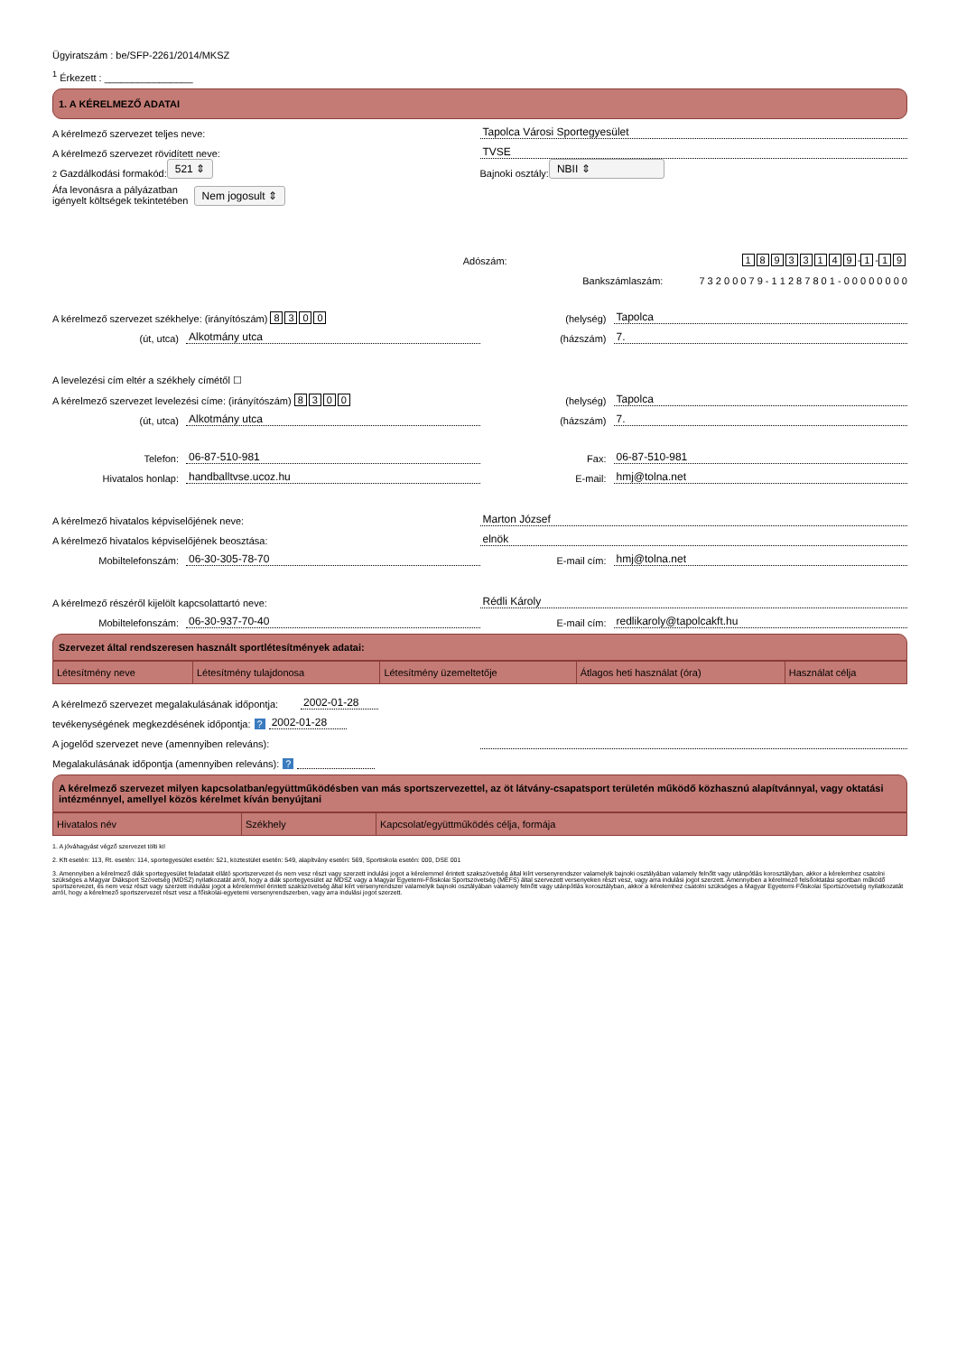Ügyiratszám : be/SFP-2261/2014/MKSZ
<sup>1</sup> Érkezett : ________________
1. A KÉRELMEZŐ ADATAI
A kérelmező szervezet teljes neve:
Tapolca Városi Sportegyesület
A kérelmező szervezet rövidített neve:
TVSE
<sup>2</sup> Gazdálkodási formakód: 521 ⇕
Bajnoki osztály: NBII ⇕
Áfa levonásra a pályázatban
igényelt költségek tekintetében
Nem jogosult ⇕
Adószám: 18933149 - 1 - 1 9
Bankszámlaszám: 7 3 2 0 0 0 7 9 - 1 1 2 8 7 8 0 1 - 0 0 0 0 0 0 0 0
A kérelmező szervezet székhelye: (irányítószám) 8300
(helység) Tapolca
(út, utca) Alkotmány utca
(házszám) 7.
A levelezési cím eltér a székhely címétől ☐
A kérelmező szervezet levelezési címe: (irányítószám) 8300
(helység) Tapolca
(út, utca) Alkotmány utca
(házszám) 7.
Telefon: 06-87-510-981
Fax: 06-87-510-981
Hivatalos honlap: handballtvse.ucoz.hu
E-mail: hmj@tolna.net
A kérelmező hivatalos képviselőjének neve:
Marton József
A kérelmező hivatalos képviselőjének beosztása:
elnök
Mobiltelefonszám: 06-30-305-78-70
E-mail cím: hmj@tolna.net
A kérelmező részéről kijelölt kapcsolattartó neve:
Rédli Károly
Mobiltelefonszám: 06-30-937-70-40
E-mail cím: redlikaroly@tapolcakft.hu
Szervezet által rendszeresen használt sportlétesítmények adatai:
| Létesítmény neve | Létesítmény tulajdonosa | Létesítmény üzemeltetője | Átlagos heti használat (óra) | Használat célja |
A kérelmező szervezet megalakulásának időpontja: 2002-01-28
tevékenységének megkezdésének időpontja: ? 2002-01-28
A jogelőd szervezet neve (amennyiben releváns):
Megalakulásának időpontja (amennyiben releváns): ?
A kérelmező szervezet milyen kapcsolatban/együttműködésben van más sportszervezettel, az öt látvány-csapatsport területén működő közhasznú alapítvánnyal, vagy oktatási intézménnyel, amellyel közös kérelmet kíván benyújtani
| Hivatalos név | Székhely | Kapcsolat/együttműködés célja, formája |
1. A jóváhagyást végző szervezet tölti ki!
2. Kft esetén: 113, Rt. esetén: 114, sportegyesület esetén: 521, köztestület esetén: 549, alapítvány esetén: 569, Sportiskola esetén: 000, DSE 001
3. Amennyiben a kérelmező diák sportegyesület feladatait ellátó sportszervezet és nem vesz részt vagy szerzett indulási jogot a kérelemmel érintett szakszövetség által kiírt versenyrendszer valamelyik bajnoki osztályában valamely felnőtt vagy utánpótlás korosztályban, akkor a kérelemhez csatolni szükséges a Magyar Diáksport Szövetség (MDSZ) nyilatkozatát arról, hogy a diák sportegyesület az MDSZ vagy a Magyar Egyetemi-Főiskolai Sportszövetség (MEFS) által szervezett versenyeken részt vesz, vagy arra indulási jogot szerzett. Amennyiben a kérelmező felsőoktatási sportban működő sportszervezet, és nem vesz részt vagy szerzett indulási jogot a kérelemmel érintett szakszövetség által kiírt versenyrendszer valamelyik bajnoki osztályában valamely felnőtt vagy utánpótlás korosztályban, akkor a kérelemhez csatolni szükséges a Magyar Egyetemi-Főiskolai Sportszövetség nyilatkozatát arról, hogy a kérelmező sportszervezet részt vesz a főiskolai-egyetemi versenyrendszerben, vagy arra indulási jogot szerzett.